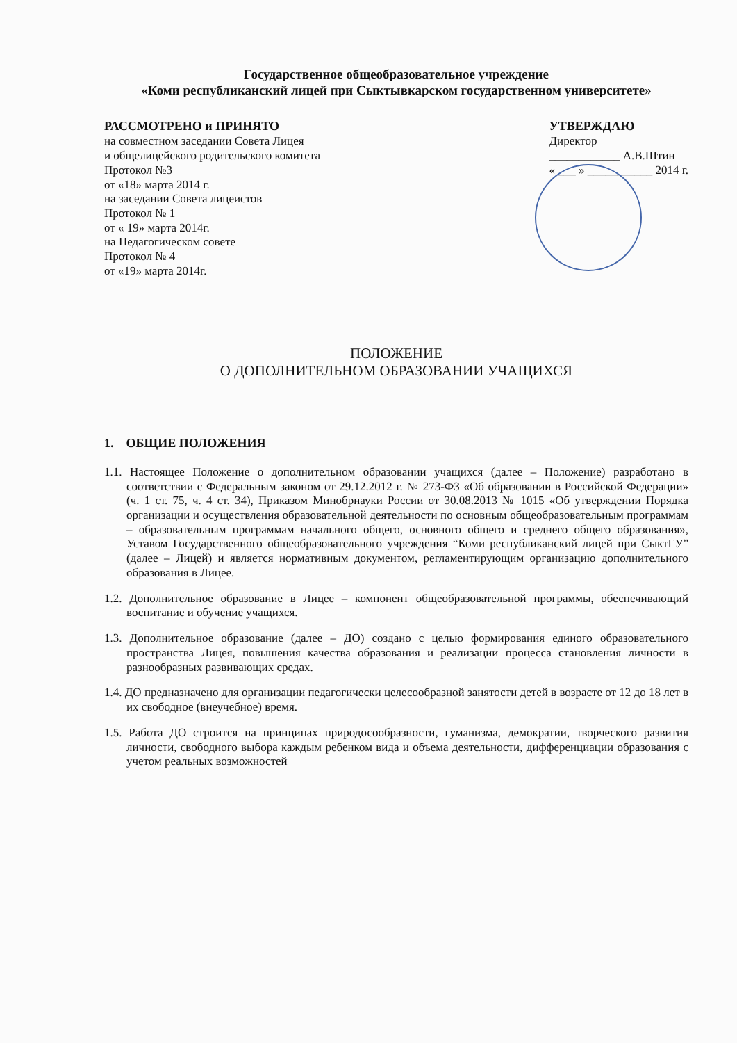Государственное общеобразовательное учреждение
«Коми республиканский лицей при Сыктывкарском государственном университете»
РАССМОТРЕНО и ПРИНЯТО
на совместном заседании Совета Лицея
и общелицейского родительского комитета
Протокол №3
от «18» марта 2014 г.
на заседании Совета лицеистов
Протокол № 1
от « 19» марта 2014г.
на Педагогическом совете
Протокол № 4
от «19» марта 2014г.
УТВЕРЖДАЮ
Директор
____________ А.В.Штин
« ___ » ___________ 2014 г.
ПОЛОЖЕНИЕ
О ДОПОЛНИТЕЛЬНОМ ОБРАЗОВАНИИ УЧАЩИХСЯ
1. ОБЩИЕ ПОЛОЖЕНИЯ
1.1. Настоящее Положение о дополнительном образовании учащихся (далее – Положение) разработано в соответствии с Федеральным законом от 29.12.2012 г. № 273-ФЗ «Об образовании в Российской Федерации» (ч. 1 ст. 75, ч. 4 ст. 34), Приказом Минобрнауки России от 30.08.2013 № 1015 «Об утверждении Порядка организации и осуществления образовательной деятельности по основным общеобразовательным программам – образовательным программам начального общего, основного общего и среднего общего образования», Уставом Государственного общеобразовательного учреждения “Коми республиканский лицей при СыктГУ” (далее – Лицей) и является нормативным документом, регламентирующим организацию дополнительного образования в Лицее.
1.2. Дополнительное образование в Лицее – компонент общеобразовательной программы, обеспечивающий воспитание и обучение учащихся.
1.3. Дополнительное образование (далее – ДО) создано с целью формирования единого образовательного пространства Лицея, повышения качества образования и реализации процесса становления личности в разнообразных развивающих средах.
1.4. ДО предназначено для организации педагогически целесообразной занятости детей в возрасте от 12 до 18 лет в их свободное (внеучебное) время.
1.5. Работа ДО строится на принципах природосообразности, гуманизма, демократии, творческого развития личности, свободного выбора каждым ребенком вида и объема деятельности, дифференциации образования с учетом реальных возможностей